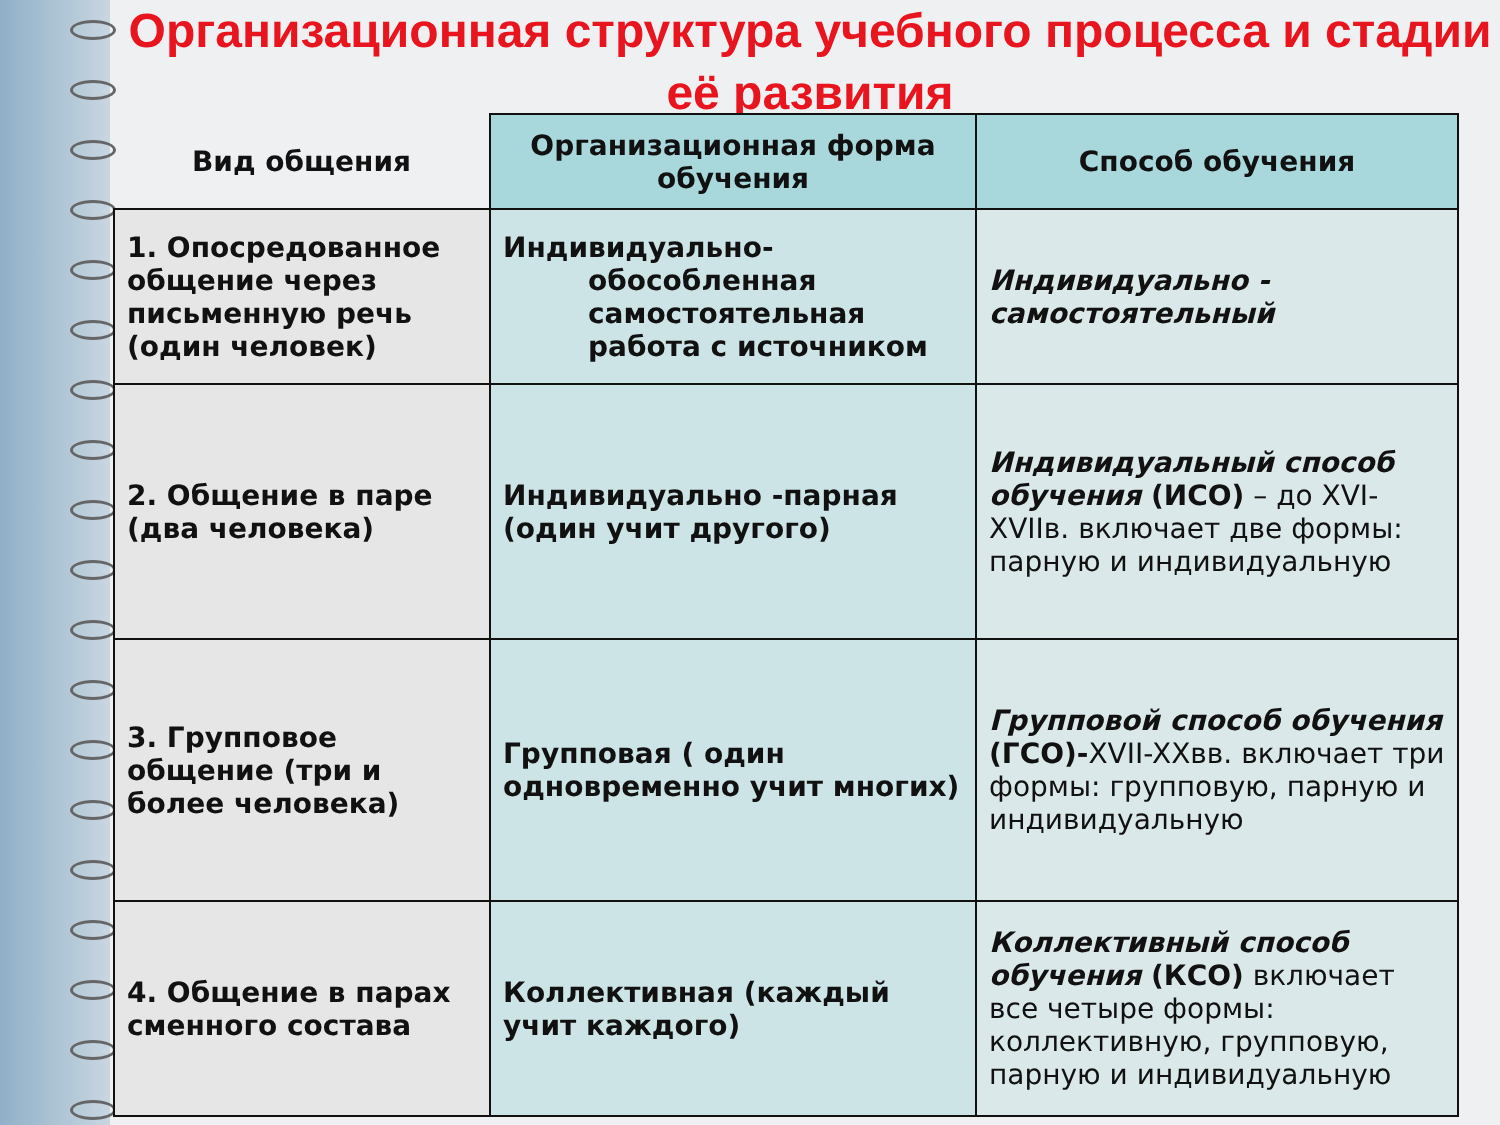Организационная структура учебного процесса и стадии её развития
| Вид общения | Организационная форма обучения | Способ обучения |
| --- | --- | --- |
| 1. Опосредованное общение через письменную речь (один человек) | Индивидуально- обособленная самостоятельная работа с источником | Индивидуально - самостоятельный |
| 2. Общение в паре (два человека) | Индивидуально -парная (один учит другого) | Индивидуальный способ обучения (ИСО) – до XVI-XVIIв. включает две формы: парную и индивидуальную |
| 3. Групповое общение (три и более человека) | Групповая ( один одновременно учит многих) | Групповой способ обучения (ГСО)- XVII-XXвв. включает три формы: групповую, парную и индивидуальную |
| 4. Общение в парах сменного состава | Коллективная (каждый учит каждого) | Коллективный способ обучения (КСО) включает все четыре формы: коллективную, групповую, парную и индивидуальную |